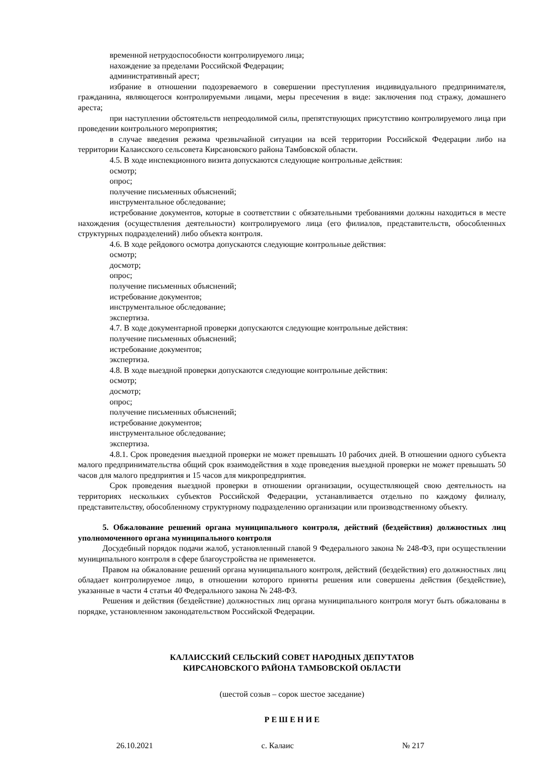временной нетрудоспособности контролируемого лица;
нахождение за пределами Российской Федерации;
административный арест;
избрание в отношении подозреваемого в совершении преступления индивидуального предпринимателя, гражданина, являющегося контролируемыми лицами, меры пресечения в виде: заключения под стражу, домашнего ареста;
при наступлении обстоятельств непреодолимой силы, препятствующих присутствию контролируемого лица при проведении контрольного мероприятия;
в случае введения режима чрезвычайной ситуации на всей территории Российской Федерации либо на территории Калаисского сельсовета Кирсановского района Тамбовской области.
4.5. В ходе инспекционного визита допускаются следующие контрольные действия:
осмотр;
опрос;
получение письменных объяснений;
инструментальное обследование;
истребование документов, которые в соответствии с обязательными требованиями должны находиться в месте нахождения (осуществления деятельности) контролируемого лица (его филиалов, представительств, обособленных структурных подразделений) либо объекта контроля.
4.6. В ходе рейдового осмотра допускаются следующие контрольные действия:
осмотр;
досмотр;
опрос;
получение письменных объяснений;
истребование документов;
инструментальное обследование;
экспертиза.
4.7. В ходе документарной проверки допускаются следующие контрольные действия:
получение письменных объяснений;
истребование документов;
экспертиза.
4.8. В ходе выездной проверки допускаются следующие контрольные действия:
осмотр;
досмотр;
опрос;
получение письменных объяснений;
истребование документов;
инструментальное обследование;
экспертиза.
4.8.1. Срок проведения выездной проверки не может превышать 10 рабочих дней. В отношении одного субъекта малого предпринимательства общий срок взаимодействия в ходе проведения выездной проверки не может превышать 50 часов для малого предприятия и 15 часов для микропредприятия.
Срок проведения выездной проверки в отношении организации, осуществляющей свою деятельность на территориях нескольких субъектов Российской Федерации, устанавливается отдельно по каждому филиалу, представительству, обособленному структурному подразделению организации или производственному объекту.
5. Обжалование решений органа муниципального контроля, действий (бездействия) должностных лиц уполномоченного органа муниципального контроля
Досудебный порядок подачи жалоб, установленный главой 9 Федерального закона № 248-ФЗ, при осуществлении муниципального контроля в сфере благоустройства не применяется.
Правом на обжалование решений органа муниципального контроля, действий (бездействия) его должностных лиц обладает контролируемое лицо, в отношении которого приняты решения или совершены действия (бездействие), указанные в части 4 статьи 40 Федерального закона № 248-ФЗ.
Решения и действия (бездействие) должностных лиц органа муниципального контроля могут быть обжалованы в порядке, установленном законодательством Российской Федерации.
КАЛАИССКИЙ СЕЛЬСКИЙ СОВЕТ НАРОДНЫХ ДЕПУТАТОВ
КИРСАНОВСКОГО РАЙОНА ТАМБОВСКОЙ ОБЛАСТИ
(шестой созыв – сорок шестое заседание)
Р Е Ш Е Н И Е
26.10.2021 с. Калаис № 217